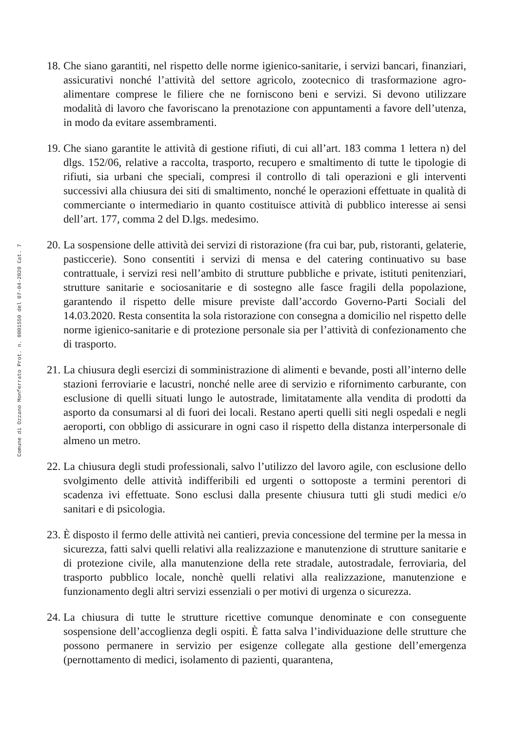Comune di Ozzano Monferrato Prot. n. 0001550 del 07-04-2020 Cat. 7
18.
Che siano garantiti, nel rispetto delle norme igienico-sanitarie, i servizi bancari, finanziari, assicurativi nonché l’attività del settore agricolo, zootecnico di trasformazione agro-alimentare comprese le filiere che ne forniscono beni e servizi. Si devono utilizzare modalità di lavoro che favoriscano la prenotazione con appuntamenti a favore dell’utenza, in modo da evitare assembramenti.
19.
Che siano garantite le attività di gestione rifiuti, di cui all’art. 183 comma 1 lettera n) del dlgs. 152/06, relative a raccolta, trasporto, recupero e smaltimento di tutte le tipologie di rifiuti, sia urbani che speciali, compresi il controllo di tali operazioni e gli interventi successivi alla chiusura dei siti di smaltimento, nonché le operazioni effettuate in qualità di commerciante o intermediario in quanto costituisce attività di pubblico interesse ai sensi dell’art. 177, comma 2 del D.lgs. medesimo.
20.
La sospensione delle attività dei servizi di ristorazione (fra cui bar, pub, ristoranti, gelaterie, pasticcerie). Sono consentiti i servizi di mensa e del catering continuativo su base contrattuale, i servizi resi nell’ambito di strutture pubbliche e private, istituti penitenziari, strutture sanitarie e sociosanitarie e di sostegno alle fasce fragili della popolazione, garantendo il rispetto delle misure previste dall’accordo Governo-Parti Sociali del 14.03.2020. Resta consentita la sola ristorazione con consegna a domicilio nel rispetto delle norme igienico-sanitarie e di protezione personale sia per l’attività di confezionamento che di trasporto.
21.
La chiusura degli esercizi di somministrazione di alimenti e bevande, posti all’interno delle stazioni ferroviarie e lacustri, nonché nelle aree di servizio e rifornimento carburante, con esclusione di quelli situati lungo le autostrade, limitatamente alla vendita di prodotti da asporto da consumarsi al di fuori dei locali. Restano aperti quelli siti negli ospedali e negli aeroporti, con obbligo di assicurare in ogni caso il rispetto della distanza interpersonale di almeno un metro.
22.
La chiusura degli studi professionali, salvo l’utilizzo del lavoro agile, con esclusione dello svolgimento delle attività indifferibili ed urgenti o sottoposte a termini perentori di scadenza ivi effettuate. Sono esclusi dalla presente chiusura tutti gli studi medici e/o sanitari e di psicologia.
23.
È disposto il fermo delle attività nei cantieri, previa concessione del termine per la messa in sicurezza, fatti salvi quelli relativi alla realizzazione e manutenzione di strutture sanitarie e di protezione civile, alla manutenzione della rete stradale, autostradale, ferroviaria, del trasporto pubblico locale, nonchè quelli relativi alla realizzazione, manutenzione e funzionamento degli altri servizi essenziali o per motivi di urgenza o sicurezza.
24.
La chiusura di tutte le strutture ricettive comunque denominate e con conseguente sospensione dell’accoglienza degli ospiti. È fatta salva l’individuazione delle strutture che possono permanere in servizio per esigenze collegate alla gestione dell’emergenza (pernottamento di medici, isolamento di pazienti, quarantena,